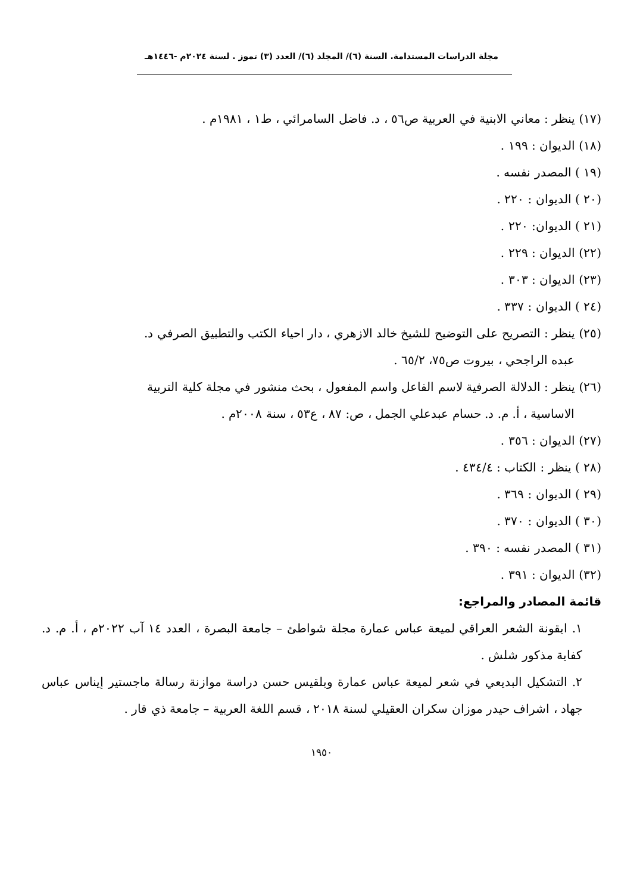مجلة الدراسات المستدامة. السنة (٦)/ المجلد (٦)/ العدد (٣) تموز . لسنة ٢٠٢٤م -١٤٤٦هـ
(١٧) ينظر : معاني الابنية في العربية ص٥٦ ، د. فاضل السامرائي ، ط١ ، ١٩٨١م .
(١٨) الديوان : ١٩٩ .
(١٩ ) المصدر نفسه .
(٢٠ ) الديوان : ٢٢٠ .
(٢١ ) الديوان: ٢٢٠ .
(٢٢) الديوان : ٢٢٩ .
(٢٣) الديوان : ٣٠٣ .
(٢٤ ) الديوان : ٣٣٧ .
(٢٥) ينظر : التصريح على التوضيح للشيخ خالد الازهري ، دار احياء الكتب والتطبيق الصرفي د.
عبده الراجحي ، بيروت ص٧٥، ٦٥/٢ .
(٢٦) ينظر : الدلالة الصرفية لاسم الفاعل واسم المفعول ، بحث منشور في مجلة كلية التربية
الاساسية ، أ. م. د. حسام عبدعلي الجمل ، ص: ٨٧ ، ع٥٣ ، سنة ٢٠٠٨م .
(٢٧) الديوان : ٣٥٦ .
(٢٨ ) ينظر : الكتاب : ٤٣٤/٤ .
(٢٩ ) الديوان : ٣٦٩ .
(٣٠ ) الديوان : ٣٧٠ .
(٣١ ) المصدر نفسه : ٣٩٠ .
(٣٢) الديوان : ٣٩١ .
قائمة المصادر والمراجع:
١. ايقونة الشعر العراقي لميعة عباس عمارة مجلة شواطئ – جامعة البصرة ، العدد ١٤ آب ٢٠٢٢م ، أ. م. د. كفاية مذكور شلش .
٢. التشكيل البديعي في شعر لميعة عباس عمارة وبلقيس حسن دراسة موازنة رسالة ماجستير إيناس عباس جهاد ، اشراف حيدر موزان سكران العقيلي لسنة ٢٠١٨ ، قسم اللغة العربية – جامعة ذي قار .
١٩٥٠